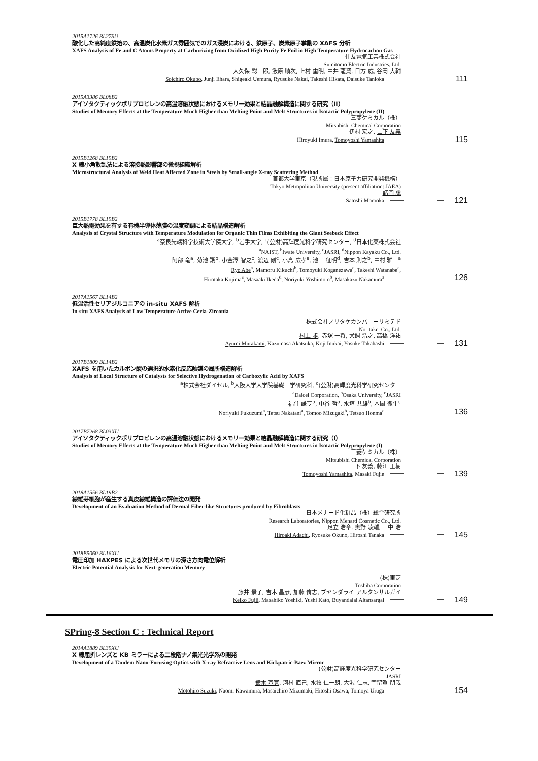2015A1726 BL27SU
酸化した高純度鉄箔の、高温炭化水素ガス雰囲気でのガス浸炭における、鉄原子、炭素原子挙動の XAFS 分析
XAFS Analysis of Fe and C Atoms Property at Carburizing from Oxidized High Purity Fe Foil in High Temperature Hydrocarbon Gas
住友電気工業株式会社
Sumitomo Electric Industries, Ltd.
大久保 総一郎, 飯原 順次, 上村 重明, 中井 龍資, 日方 威, 谷岡 大輔
Soichiro Okubo, Junji Iihara, Shigeaki Uemura, Ryusuke Nakai, Takeshi Hikata, Daisuke Tanioka 111
2015A3386 BL08B2
アイソタクティックポリプロピレンの高温溶融状態におけるメモリー効果と結晶融解構造に関する研究（II）
Studies of Memory Effects at the Temperature Much Higher than Melting Point and Melt Structures in Isotactic Polypropylene (II)
三菱ケミカル（株）
Mitsubishi Chemical Corporation
伊村 宏之, 山下 友義
Hiroyuki Imura, Tomoyoshi Yamashita 115
2015B1268 BL19B2
X 線小角散乱法による溶接熱影響部の微視組織解析
Microstructural Analysis of Weld Heat Affected Zone in Steels by Small-angle X-ray Scattering Method
首都大学東京（現所属：日本原子力研究開発機構）
Tokyo Metropolitan University (present affiliation: JAEA)
諸岡 聡
Satoshi Morooka 121
2015B1778 BL19B2
巨大熱電効果を有する有機半導体薄膜の温度変調による結晶構造解析
Analysis of Crystal Structure with Temperature Modulation for Organic Thin Films Exhibiting the Giant Seebeck Effect
<sup>a</sup> 奈良先端科学技術大学院大学, <sup>b</sup>岩手大学, <sup>c</sup>(公財)高輝度光科学研究センター, <sup>d</sup>日本化薬株式会社
<sup>a</sup> NAIST, <sup>b</sup>Iwate University, <sup>c</sup>JASRI, <sup>d</sup>Nippon Kayaku Co., Ltd.
阿部 竜<sup>a</sup>, 菊池 護<sup>b</sup>, 小金澤 智之<sup>c</sup>, 渡辺 剛<sup>c</sup>, 小島 広孝<sup>a</sup>, 池田 征明<sup>d</sup>, 吉本 則之<sup>b</sup>, 中村 雅一<sup>a</sup>
Ryo Abe<sup>a</sup>, Mamoru Kikuchi<sup>b</sup>, Tomoyuki Koganezawa<sup>c</sup>, Takeshi Watanabe<sup>c</sup>,
Hirotaka Kojima<sup>a</sup>, Masaaki Ikeda<sup>d</sup>, Noriyuki Yoshimoto<sup>b</sup>, Masakazu Nakamura<sup>a</sup> 126
2017A1567 BL14B2
低温活性セリアジルコニアの in-situ XAFS 解析
In-situ XAFS Analysis of Low Temperature Active Ceria-Zirconia
株式会社ノリタケカンパニーリミテド
Noritake. Co., Ltd.
村上 歩, 赤塚 一将, 犬飼 浩之, 高橋 洋祐
Ayumi Murakami, Kazumasa Akatsuka, Koji Inukai, Yosuke Takahashi 131
2017B1809 BL14B2
XAFS を用いたカルボン酸の選択的水素化反応触媒の局所構造解析
Analysis of Local Structure of Catalysts for Selective Hydrogenation of Carboxylic Acid by XAFS
<sup>a</sup> 株式会社ダイセル, <sup>b</sup>大阪大学大学院基礎工学研究科, <sup>c</sup>(公財)高輝度光科学研究センター
<sup>a</sup> Daicel Corporation, <sup>b</sup>Osaka University, <sup>c</sup>JASRI
福住 謙亨<sup>a</sup>, 中谷 哲<sup>a</sup>, 水垣 共雄<sup>b</sup>, 本間 徹生<sup>c</sup>
Noriyuki Fukuzumi<sup>a</sup>, Tetsu Nakatani<sup>a</sup>, Tomoo Mizugaki<sup>b</sup>, Tetsuo Honma<sup>c</sup> 136
2017B7268 BL03XU
アイソタクティックポリプロピレンの高温溶融状態におけるメモリー効果と結晶融解構造に関する研究（I）
Studies of Memory Effects at the Temperature Much Higher than Melting Point and Melt Structures in Isotactic Polypropylene (I)
三菱ケミカル（株）
Mitsubishi Chemical Corporation
山下 友義, 藤江 正樹
Tomoyoshi Yamashita, Masaki Fujie 139
2018A1556 BL19B2
線維芽細胞が産生する真皮線維構造の評価法の開発
Development of an Evaluation Method of Dermal Fiber-like Structures produced by Fibroblasts
日本メナード化粧品（株）総合研究所
Research Laboratories, Nippon Menard Cosmetic Co., Ltd.
足立 浩章, 奥野 凌輔, 田中 浩
Hiroaki Adachi, Ryosuke Okuno, Hiroshi Tanaka 145
2018B5060 BL16XU
電圧印加 HAXPES による次世代メモリの深さ方向電位解析
Electric Potential Analysis for Next-generation Memory
(株)東芝
Toshiba Corporation
藤井 景子, 吉木 昌彦, 加藤 侑志, ブヤンダライ アルタンサルガイ
Keiko Fujii, Masahiko Yoshiki, Yushi Kato, Buyandalai Altansargai 149
SPring-8 Section C : Technical Report
2014A1889 BL39XU
X 線屈折レンズと KB ミラーによる二段階ナノ集光光学系の開発
Development of a Tandem Nano-Focusing Optics with X-ray Refractive Lens and Kirkpatric-Baez Mirror
(公財)高輝度光科学研究センター
JASRI
鈴木 基寛, 河村 直己, 水牧 仁一朗, 大沢 仁志, 宇留賀 朋哉
Motohiro Suzuki, Naomi Kawamura, Masaichiro Mizumaki, Hitoshi Osawa, Tomoya Uruga 154